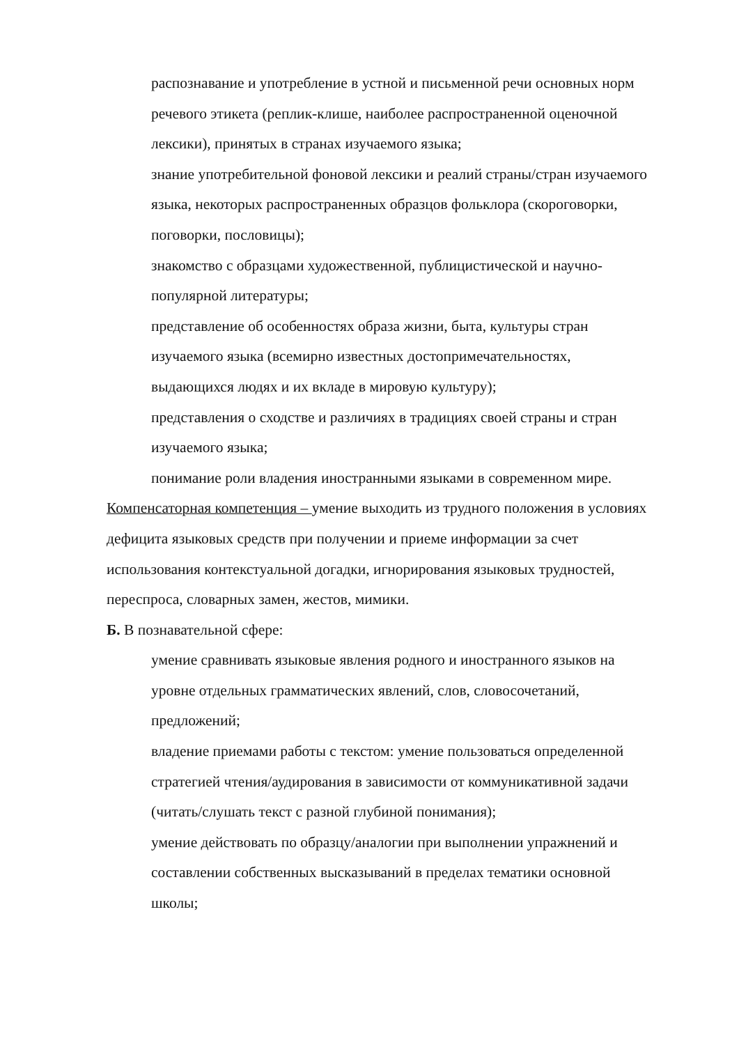распознавание и употребление в устной и письменной речи основных норм речевого этикета (реплик-клише, наиболее распространенной оценочной лексики), принятых в странах изучаемого языка;
знание употребительной фоновой лексики и реалий страны/стран изучаемого языка, некоторых распространенных образцов фольклора (скороговорки, поговорки, пословицы);
знакомство с образцами художественной, публицистической и научно-популярной литературы;
представление об особенностях образа жизни, быта, культуры стран изучаемого языка (всемирно известных достопримечательностях, выдающихся людях и их вкладе в мировую культуру);
представления о сходстве и различиях в традициях своей страны и стран изучаемого языка;
понимание роли владения иностранными языками в современном мире.
Компенсаторная компетенция – умение выходить из трудного положения в условиях дефицита языковых средств при получении и приеме информации за счет использования контекстуальной догадки, игнорирования языковых трудностей, переспроса, словарных замен, жестов, мимики.
Б. В познавательной сфере:
умение сравнивать языковые явления родного и иностранного языков на уровне отдельных грамматических явлений, слов, словосочетаний, предложений;
владение приемами работы с текстом: умение пользоваться определенной стратегией чтения/аудирования в зависимости от коммуникативной задачи (читать/слушать текст с разной глубиной понимания);
умение действовать по образцу/аналогии при выполнении упражнений и составлении собственных высказываний в пределах тематики основной школы;